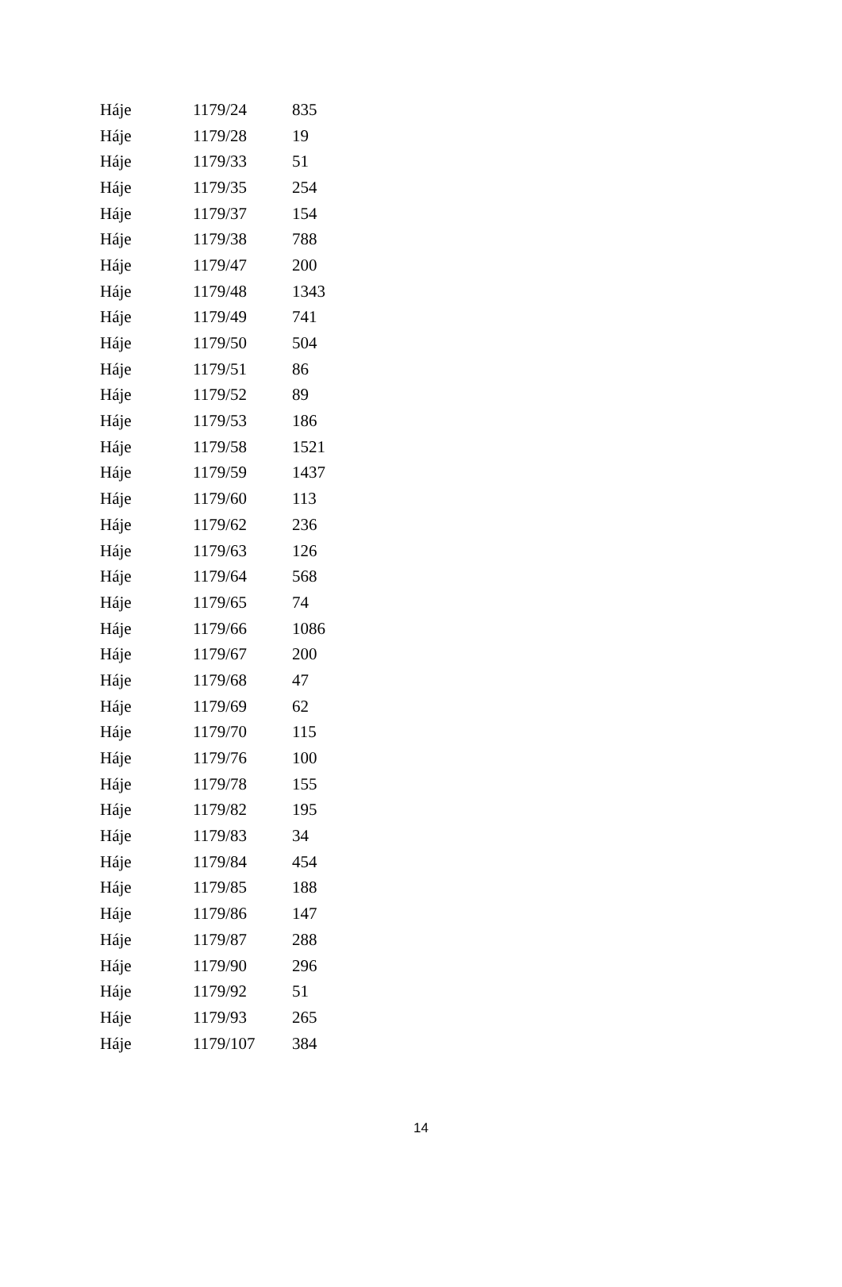| Háje | 1179/24 | 835 |
| Háje | 1179/28 | 19 |
| Háje | 1179/33 | 51 |
| Háje | 1179/35 | 254 |
| Háje | 1179/37 | 154 |
| Háje | 1179/38 | 788 |
| Háje | 1179/47 | 200 |
| Háje | 1179/48 | 1343 |
| Háje | 1179/49 | 741 |
| Háje | 1179/50 | 504 |
| Háje | 1179/51 | 86 |
| Háje | 1179/52 | 89 |
| Háje | 1179/53 | 186 |
| Háje | 1179/58 | 1521 |
| Háje | 1179/59 | 1437 |
| Háje | 1179/60 | 113 |
| Háje | 1179/62 | 236 |
| Háje | 1179/63 | 126 |
| Háje | 1179/64 | 568 |
| Háje | 1179/65 | 74 |
| Háje | 1179/66 | 1086 |
| Háje | 1179/67 | 200 |
| Háje | 1179/68 | 47 |
| Háje | 1179/69 | 62 |
| Háje | 1179/70 | 115 |
| Háje | 1179/76 | 100 |
| Háje | 1179/78 | 155 |
| Háje | 1179/82 | 195 |
| Háje | 1179/83 | 34 |
| Háje | 1179/84 | 454 |
| Háje | 1179/85 | 188 |
| Háje | 1179/86 | 147 |
| Háje | 1179/87 | 288 |
| Háje | 1179/90 | 296 |
| Háje | 1179/92 | 51 |
| Háje | 1179/93 | 265 |
| Háje | 1179/107 | 384 |
14